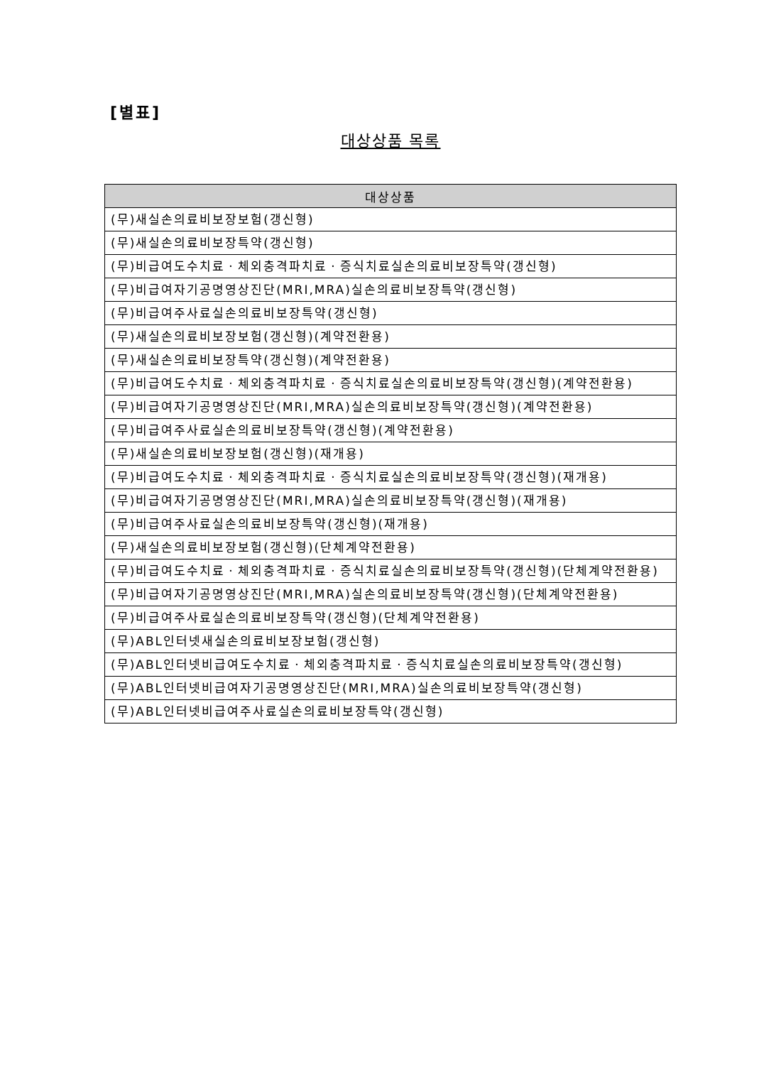[별표]
대상상품 목록
| 대상상품 |
| --- |
| (무)새실손의료비보장보험(갱신형) |
| (무)새실손의료비보장특약(갱신형) |
| (무)비급여도수치료ㆍ체외충격파치료ㆍ증식치료실손의료비보장특약(갱신형) |
| (무)비급여자기공명영상진단(MRI,MRA)실손의료비보장특약(갱신형) |
| (무)비급여주사료실손의료비보장특약(갱신형) |
| (무)새실손의료비보장보험(갱신형)(계약전환용) |
| (무)새실손의료비보장특약(갱신형)(계약전환용) |
| (무)비급여도수치료ㆍ체외충격파치료ㆍ증식치료실손의료비보장특약(갱신형)(계약전환용) |
| (무)비급여자기공명영상진단(MRI,MRA)실손의료비보장특약(갱신형)(계약전환용) |
| (무)비급여주사료실손의료비보장특약(갱신형)(계약전환용) |
| (무)새실손의료비보장보험(갱신형)(재개용) |
| (무)비급여도수치료ㆍ체외충격파치료ㆍ증식치료실손의료비보장특약(갱신형)(재개용) |
| (무)비급여자기공명영상진단(MRI,MRA)실손의료비보장특약(갱신형)(재개용) |
| (무)비급여주사료실손의료비보장특약(갱신형)(재개용) |
| (무)새실손의료비보장보험(갱신형)(단체계약전환용) |
| (무)비급여도수치료ㆍ체외충격파치료ㆍ증식치료실손의료비보장특약(갱신형)(단체계약전환용) |
| (무)비급여자기공명영상진단(MRI,MRA)실손의료비보장특약(갱신형)(단체계약전환용) |
| (무)비급여주사료실손의료비보장특약(갱신형)(단체계약전환용) |
| (무)ABL인터넷새실손의료비보장보험(갱신형) |
| (무)ABL인터넷비급여도수치료ㆍ체외충격파치료ㆍ증식치료실손의료비보장특약(갱신형) |
| (무)ABL인터넷비급여자기공명영상진단(MRI,MRA)실손의료비보장특약(갱신형) |
| (무)ABL인터넷비급여주사료실손의료비보장특약(갱신형) |